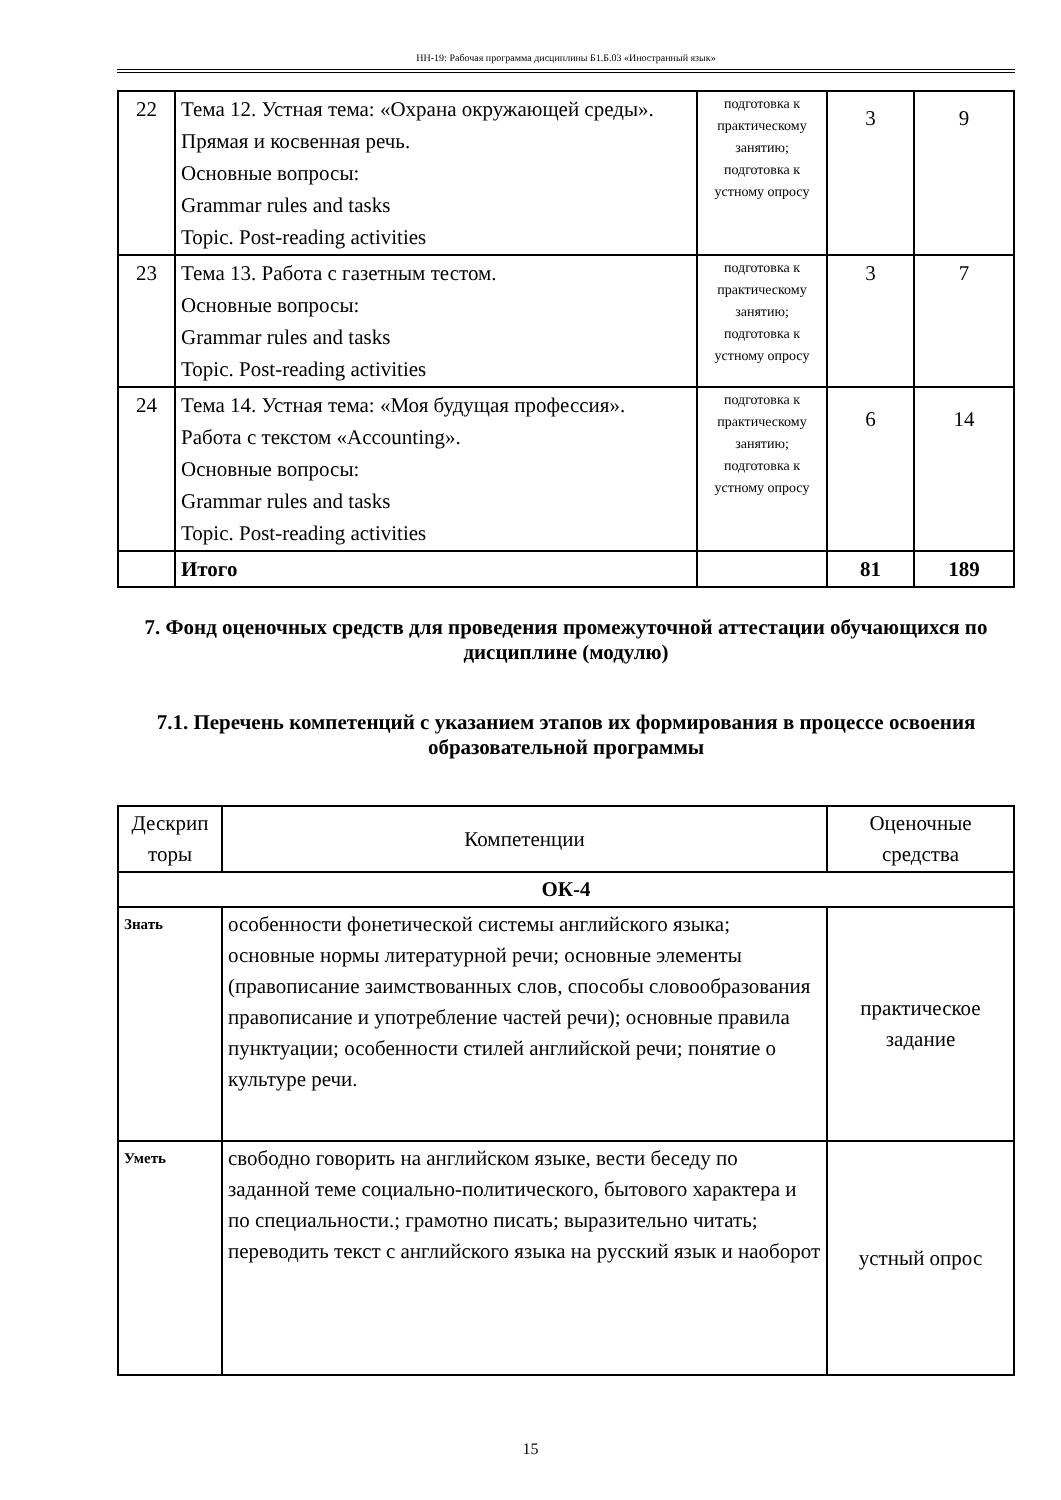НН-19: Рабочая программа дисциплины Б1.Б.03 «Иностранный язык»
| 22 | Тема 12. Устная тема: «Охрана окружающей среды». Прямая и косвенная речь. Основные вопросы: Grammar rules and tasks Topic. Post-reading activities | подготовка к практическому занятию; подготовка к устному опросу | 3 | 9 |
| 23 | Тема 13. Работа с газетным тестом. Основные вопросы: Grammar rules and tasks Topic. Post-reading activities | подготовка к практическому занятию; подготовка к устному опросу | 3 | 7 |
| 24 | Тема 14. Устная тема: «Моя будущая профессия». Работа с текстом «Accounting». Основные вопросы: Grammar rules and tasks Topic. Post-reading activities | подготовка к практическому занятию; подготовка к устному опросу | 6 | 14 |
| | Итого | | 81 | 189 |
7. Фонд оценочных средств для проведения промежуточной аттестации обучающихся по дисциплине (модулю)
7.1. Перечень компетенций с указанием этапов их формирования в процессе освоения образовательной программы
| Дескрип торы | Компетенции | Оценочные средства |
| --- | --- | --- |
| ОК-4 | | |
| Знать | особенности фонетической системы английского языка; основные нормы литературной речи; основные элементы (правописание заимствованных слов, способы словообразования правописание и употребление частей речи); основные правила пунктуации; особенности стилей английской речи; понятие о культуре речи. | практическое задание |
| Уметь | свободно говорить на английском языке, вести беседу по заданной теме социально-политического, бытового характера и по специальности.; грамотно писать; выразительно читать; переводить текст с английского языка на русский язык и наоборот | устный опрос |
15